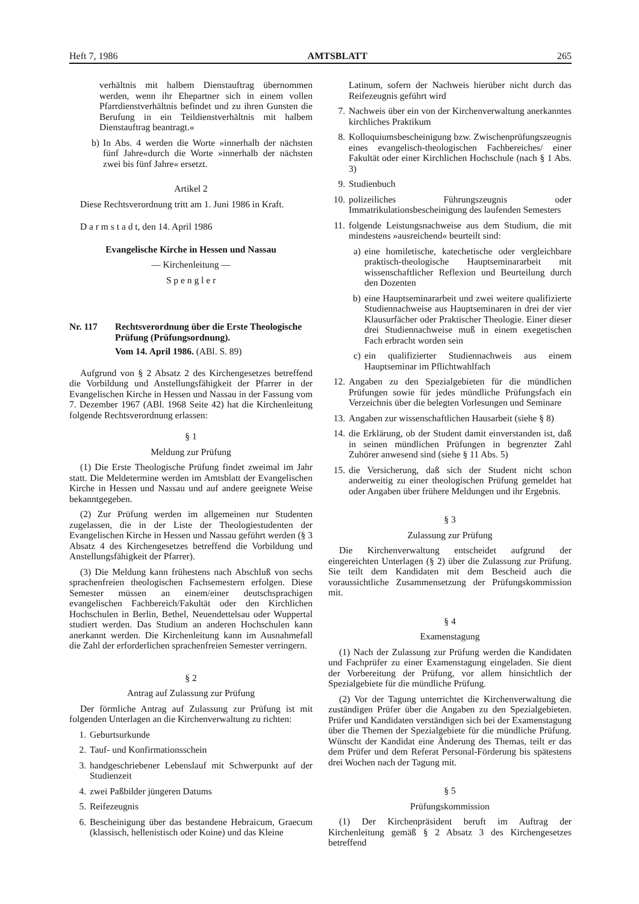Heft 7, 1986 AMTSBLATT 265
verhältnis mit halbem Dienstauftrag übernommen werden, wenn ihr Ehepartner sich in einem vollen Pfarrdienstverhältnis befindet und zu ihren Gunsten die Berufung in ein Teildienstverhältnis mit halbem Dienstauftrag beantragt.«
b) In Abs. 4 werden die Worte »innerhalb der nächsten fünf Jahre«durch die Worte »innerhalb der nächsten zwei bis fünf Jahre« ersetzt.
Artikel 2
Diese Rechtsverordnung tritt am 1. Juni 1986 in Kraft.
D a r m s t a d t, den 14. April 1986
Evangelische Kirche in Hessen und Nassau
— Kirchenleitung —
S p e n g l e r
Nr. 117 Rechtsverordnung über die Erste Theologische Prüfung (Prüfungsordnung).
Vom 14. April 1986. (ABl. S. 89)
Aufgrund von § 2 Absatz 2 des Kirchengesetzes betreffend die Vorbildung und Anstellungsfähigkeit der Pfarrer in der Evangelischen Kirche in Hessen und Nassau in der Fassung vom 7. Dezember 1967 (ABl. 1968 Seite 42) hat die Kirchenleitung folgende Rechtsverordnung erlassen:
§ 1
Meldung zur Prüfung
(1) Die Erste Theologische Prüfung findet zweimal im Jahr statt. Die Meldetermine werden im Amtsblatt der Evangelischen Kirche in Hessen und Nassau und auf andere geeignete Weise bekanntgegeben.
(2) Zur Prüfung werden im allgemeinen nur Studenten zugelassen, die in der Liste der Theologiestudenten der Evangelischen Kirche in Hessen und Nassau geführt werden (§ 3 Absatz 4 des Kirchengesetzes betreffend die Vorbildung und Anstellungsfähigkeit der Pfarrer).
(3) Die Meldung kann frühestens nach Abschluß von sechs sprachenfreien theologischen Fachsemestern erfolgen. Diese Semester müssen an einem/einer deutschsprachigen evangelischen Fachbereich/Fakultät oder den Kirchlichen Hochschulen in Berlin, Bethel, Neuendettelsau oder Wuppertal studiert werden. Das Studium an anderen Hochschulen kann anerkannt werden. Die Kirchenleitung kann im Ausnahmefall die Zahl der erforderlichen sprachenfreien Semester verringern.
§ 2
Antrag auf Zulassung zur Prüfung
Der förmliche Antrag auf Zulassung zur Prüfung ist mit folgenden Unterlagen an die Kirchenverwaltung zu richten:
1. Geburtsurkunde
2. Tauf- und Konfirmationsschein
3. handgeschriebener Lebenslauf mit Schwerpunkt auf der Studienzeit
4. zwei Paßbilder jüngeren Datums
5. Reifezeugnis
6. Bescheinigung über das bestandene Hebraicum, Graecum (klassisch, hellenistisch oder Koine) und das Kleine
Latinum, sofern der Nachweis hierüber nicht durch das Reifezeugnis geführt wird
7. Nachweis über ein von der Kirchenverwaltung anerkanntes kirchliches Praktikum
8. Kolloquiumsbescheinigung bzw. Zwischenprüfungszeugnis eines evangelisch-theologischen Fachbereiches/ einer Fakultät oder einer Kirchlichen Hochschule (nach § 1 Abs. 3)
9. Studienbuch
10. polizeiliches Führungszeugnis oder Immatrikulationsbescheinigung des laufenden Semesters
11. folgende Leistungsnachweise aus dem Studium, die mit mindestens »ausreichend« beurteilt sind:
a) eine homiletische, katechetische oder vergleichbare praktisch-theologische Hauptseminararbeit mit wissenschaftlicher Reflexion und Beurteilung durch den Dozenten
b) eine Hauptseminararbeit und zwei weitere qualifizierte Studiennachweise aus Hauptseminaren in drei der vier Klausurfächer oder Praktischer Theologie. Einer dieser drei Studiennachweise muß in einem exegetischen Fach erbracht worden sein
c) ein qualifizierter Studiennachweis aus einem Hauptseminar im Pflichtwahlfach
12. Angaben zu den Spezialgebieten für die mündlichen Prüfungen sowie für jedes mündliche Prüfungsfach ein Verzeichnis über die belegten Vorlesungen und Seminare
13. Angaben zur wissenschaftlichen Hausarbeit (siehe § 8)
14. die Erklärung, ob der Student damit einverstanden ist, daß in seinen mündlichen Prüfungen in begrenzter Zahl Zuhörer anwesend sind (siehe § 11 Abs. 5)
15. die Versicherung, daß sich der Student nicht schon anderweitig zu einer theologischen Prüfung gemeldet hat oder Angaben über frühere Meldungen und ihr Ergebnis.
§ 3
Zulassung zur Prüfung
Die Kirchenverwaltung entscheidet aufgrund der eingereichten Unterlagen (§ 2) über die Zulassung zur Prüfung. Sie teilt dem Kandidaten mit dem Bescheid auch die voraussichtliche Zusammensetzung der Prüfungskommission mit.
§ 4
Examenstagung
(1) Nach der Zulassung zur Prüfung werden die Kandidaten und Fachprüfer zu einer Examenstagung eingeladen. Sie dient der Vorbereitung der Prüfung, vor allem hinsichtlich der Spezialgebiete für die mündliche Prüfung.
(2) Vor der Tagung unterrichtet die Kirchenverwaltung die zuständigen Prüfer über die Angaben zu den Spezialgebieten. Prüfer und Kandidaten verständigen sich bei der Examenstagung über die Themen der Spezialgebiete für die mündliche Prüfung. Wünscht der Kandidat eine Änderung des Themas, teilt er das dem Prüfer und dem Referat Personal-Förderung bis spätestens drei Wochen nach der Tagung mit.
§ 5
Prüfungskommission
(1) Der Kirchenpräsident beruft im Auftrag der Kirchenleitung gemäß § 2 Absatz 3 des Kirchengesetzes betreffend